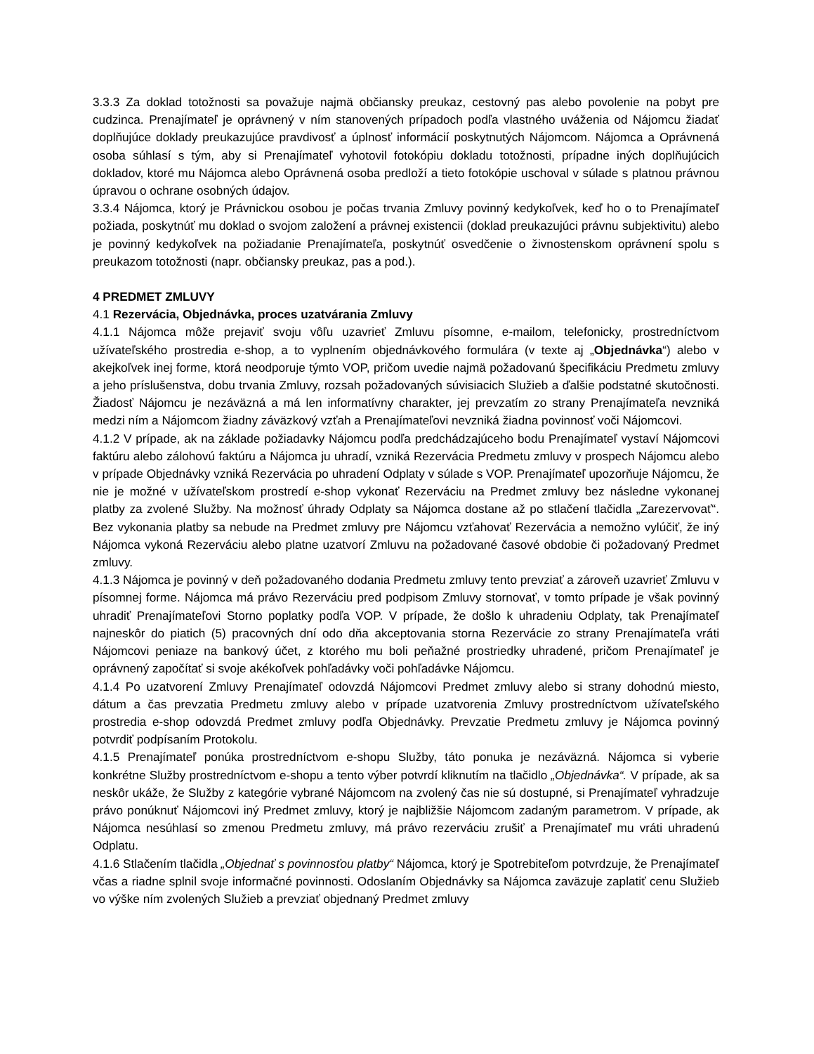3.3.3 Za doklad totožnosti sa považuje najmä občiansky preukaz, cestovný pas alebo povolenie na pobyt pre cudzinca. Prenajímateľ je oprávnený v ním stanovených prípadoch podľa vlastného uváženia od Nájomcu žiadať doplňujúce doklady preukazujúce pravdivosť a úplnosť informácií poskytnutých Nájomcom. Nájomca a Oprávnená osoba súhlasí s tým, aby si Prenajímateľ vyhotovil fotokópiu dokladu totožnosti, prípadne iných doplňujúcich dokladov, ktoré mu Nájomca alebo Oprávnená osoba predloží a tieto fotokópie uschoval v súlade s platnou právnou úpravou o ochrane osobných údajov.
3.3.4 Nájomca, ktorý je Právnickou osobou je počas trvania Zmluvy povinný kedykoľvek, keď ho o to Prenajímateľ požiada, poskytnúť mu doklad o svojom založení a právnej existencii (doklad preukazujúci právnu subjektivitu) alebo je povinný kedykoľvek na požiadanie Prenajímateľa, poskytnúť osvedčenie o živnostenskom oprávnení spolu s preukazom totožnosti (napr. občiansky preukaz, pas a pod.).
4 PREDMET ZMLUVY
4.1 Rezervácia, Objednávka, proces uzatvárania Zmluvy
4.1.1 Nájomca môže prejaviť svoju vôľu uzavrieť Zmluvu písomne, e-mailom, telefonicky, prostredníctvom užívateľského prostredia e-shop, a to vyplnením objednávkového formulára (v texte aj „Objednávka“) alebo v akejkoľvek inej forme, ktorá neodporuje týmto VOP, pričom uvedie najmä požadovanú špecifikáciu Predmetu zmluvy a jeho príslušenstva, dobu trvania Zmluvy, rozsah požadovaných súvisiacich Služieb a ďalšie podstatné skutočnosti. Žiadosť Nájomcu je nezáväzná a má len informatívny charakter, jej prevzatím zo strany Prenajímateľa nevzniká medzi ním a Nájomcom žiadny záväzkový vzťah a Prenajímateľovi nevzniká žiadna povinnosť voči Nájomcovi.
4.1.2 V prípade, ak na základe požiadavky Nájomcu podľa predchádzajúceho bodu Prenajímateľ vystaví Nájomcovi faktúru alebo zálohovú faktúru a Nájomca ju uhradí, vzniká Rezervácia Predmetu zmluvy v prospech Nájomcu alebo v prípade Objednávky vzniká Rezervácia po uhradení Odplaty v súlade s VOP. Prenajímateľ upozorňuje Nájomcu, že nie je možné v užívateľskom prostredí e-shop vykonať Rezerváciu na Predmet zmluvy bez následne vykonanej platby za zvolené Služby. Na možnosť úhrady Odplaty sa Nájomca dostane až po stlačení tlačidla „Zarezervovať“. Bez vykonania platby sa nebude na Predmet zmluvy pre Nájomcu vzťahovať Rezervácia a nemožno vylúčiť, že iný Nájomca vykoná Rezerváciu alebo platne uzatvorí Zmluvu na požadované časové obdobie či požadovaný Predmet zmluvy.
4.1.3 Nájomca je povinný v deň požadovaného dodania Predmetu zmluvy tento prevziať a zároveň uzavrieť Zmluvu v písomnej forme. Nájomca má právo Rezerváciu pred podpisom Zmluvy stornovať, v tomto prípade je však povinný uhradiť Prenajímateľovi Storno poplatky podľa VOP. V prípade, že došlo k uhradeniu Odplaty, tak Prenajímateľ najneskôr do piatich (5) pracovných dní odo dňa akceptovania storna Rezervácie zo strany Prenajímateľa vráti Nájomcovi peniaze na bankový účet, z ktorého mu boli peňažné prostriedky uhradené, pričom Prenajímateľ je oprávnený započítať si svoje akékoľvek pohľadávky voči pohľadávke Nájomcu.
4.1.4 Po uzatvorení Zmluvy Prenajímateľ odovzdá Nájomcovi Predmet zmluvy alebo si strany dohodnú miesto, dátum a čas prevzatia Predmetu zmluvy alebo v prípade uzatvorenia Zmluvy prostredníctvom užívateľského prostredia e-shop odovzdá Predmet zmluvy podľa Objednávky. Prevzatie Predmetu zmluvy je Nájomca povinný potvrdiť podpísaním Protokolu.
4.1.5 Prenajímateľ ponúka prostredníctvom e-shopu Služby, táto ponuka je nezáväzná. Nájomca si vyberie konkrétne Služby prostredníctvom e-shopu a tento výber potvrdí kliknutím na tlačidlo „Objednávka“. V prípade, ak sa neskôr ukáže, že Služby z kategórie vybrané Nájomcom na zvolený čas nie sú dostupné, si Prenajímateľ vyhradzuje právo ponúknuť Nájomcovi iný Predmet zmluvy, ktorý je najbližšie Nájomcom zadaným parametrom. V prípade, ak Nájomca nesúhlasí so zmenou Predmetu zmluvy, má právo rezerváciu zrušiť a Prenajímateľ mu vráti uhradenú Odplatu.
4.1.6 Stlačením tlačidla „Objednať s povinnosťou platby“ Nájomca, ktorý je Spotrebiteľom potvrdzuje, že Prenajímateľ včas a riadne splnil svoje informačné povinnosti. Odoslaním Objednávky sa Nájomca zaväzuje zaplatiť cenu Služieb vo výške ním zvolených Služieb a prevziať objednaný Predmet zmluvy